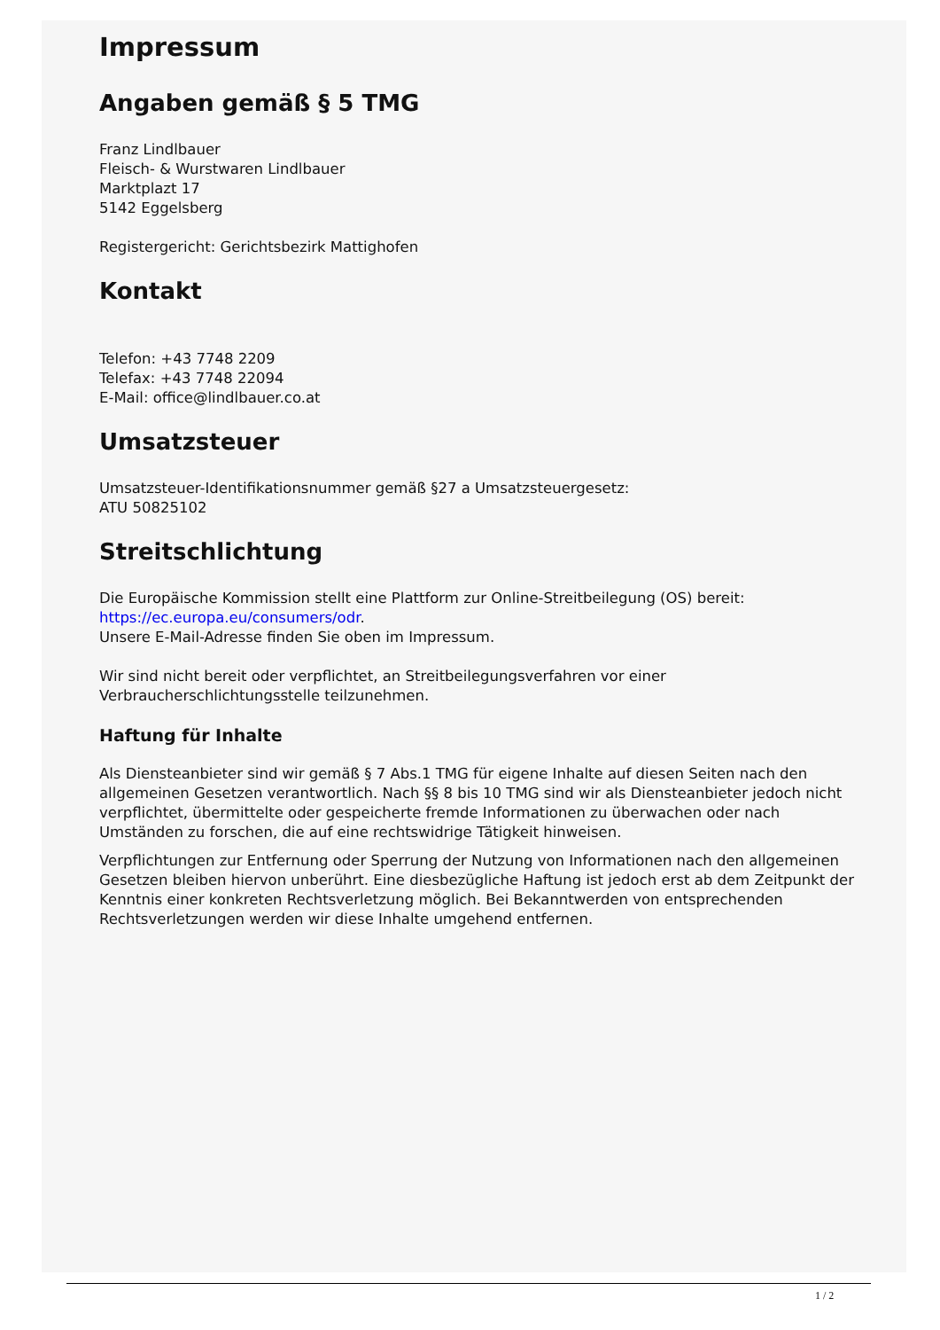Impressum
Angaben gemäß § 5 TMG
Franz Lindlbauer
Fleisch- & Wurstwaren Lindlbauer
Marktplazt 17
5142 Eggelsberg
Registergericht: Gerichtsbezirk Mattighofen
Kontakt
Telefon: +43 7748 2209
Telefax: +43 7748 22094
E-Mail: office@lindlbauer.co.at
Umsatzsteuer
Umsatzsteuer-Identifikationsnummer gemäß §27 a Umsatzsteuergesetz:
ATU 50825102
Streitschlichtung
Die Europäische Kommission stellt eine Plattform zur Online-Streitbeilegung (OS) bereit: https://ec.europa.eu/consumers/odr.
Unsere E-Mail-Adresse finden Sie oben im Impressum.
Wir sind nicht bereit oder verpflichtet, an Streitbeilegungsverfahren vor einer Verbraucherschlichtungsstelle teilzunehmen.
Haftung für Inhalte
Als Diensteanbieter sind wir gemäß § 7 Abs.1 TMG für eigene Inhalte auf diesen Seiten nach den allgemeinen Gesetzen verantwortlich. Nach §§ 8 bis 10 TMG sind wir als Diensteanbieter jedoch nicht verpflichtet, übermittelte oder gespeicherte fremde Informationen zu überwachen oder nach Umständen zu forschen, die auf eine rechtswidrige Tätigkeit hinweisen.
Verpflichtungen zur Entfernung oder Sperrung der Nutzung von Informationen nach den allgemeinen Gesetzen bleiben hiervon unberührt. Eine diesbezügliche Haftung ist jedoch erst ab dem Zeitpunkt der Kenntnis einer konkreten Rechtsverletzung möglich. Bei Bekanntwerden von entsprechenden Rechtsverletzungen werden wir diese Inhalte umgehend entfernen.
1 / 2